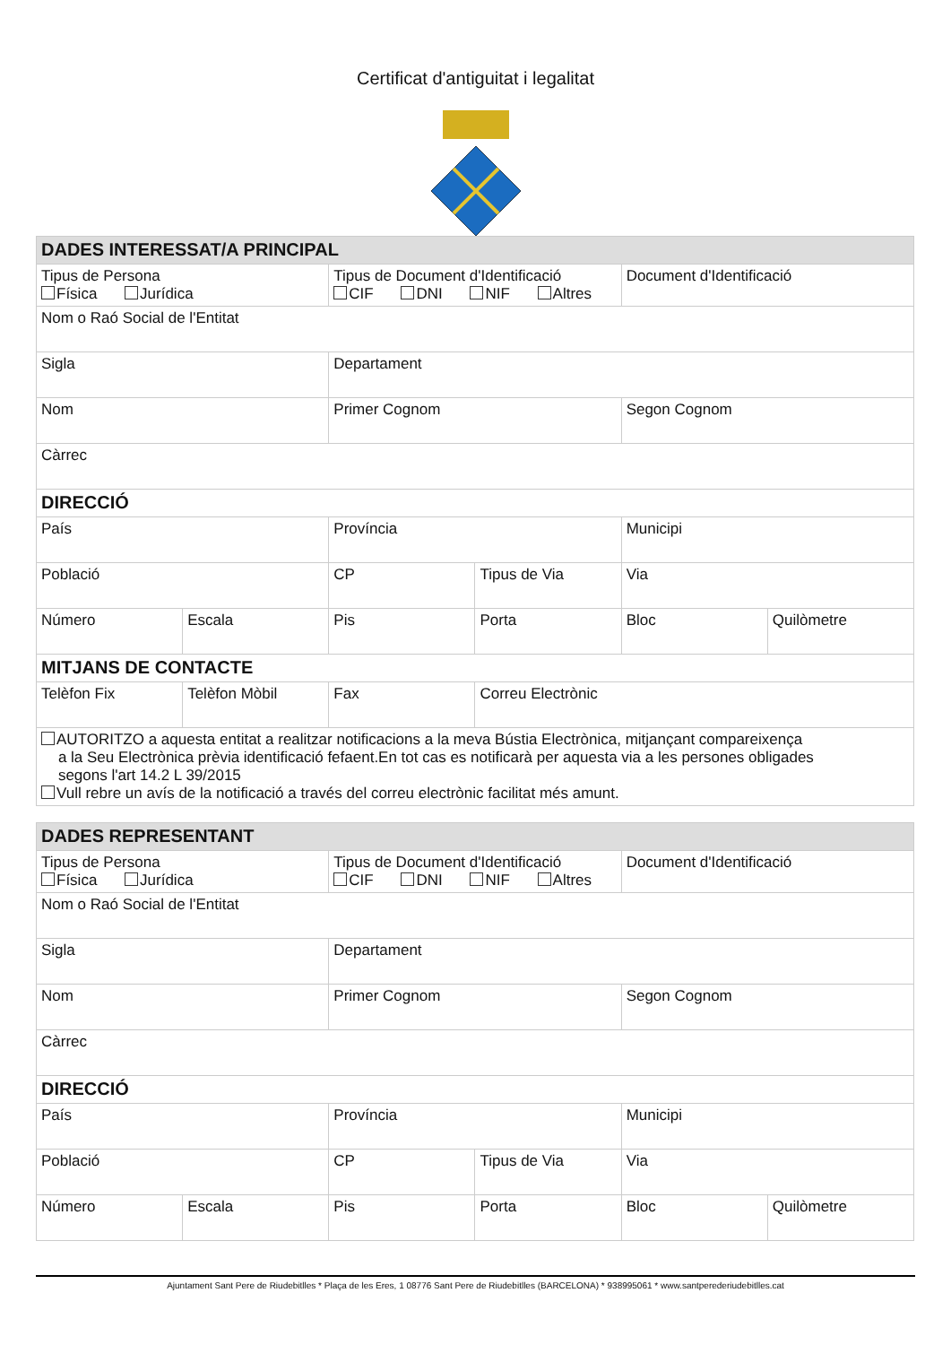Certificat d'antiguitat i legalitat
| DADES INTERESSAT/A PRINCIPAL | | | | | |
| Tipus de Persona Física Jurídica | | Tipus de Document d'Identificació CIF DNI NIF Altres | | Document d'Identificació | |
| Nom o Raó Social de l'Entitat | | | | | |
| Sigla | | Departament | | | |
| Nom | | Primer Cognom | | Segon Cognom | |
| Càrrec | | | | | |
| DIRECCIÓ | | | | | |
| País | | Província | | Municipi | |
| Població | | CP | Tipus de Via | Via | |
| Número | Escala | Pis | Porta | Bloc | Quilòmetre |
| MITJANS DE CONTACTE | | | | | |
| Telèfon Fix | Telèfon Mòbil | Fax | Correu Electrònic | | |
| AUTORITZO a aquesta entitat a realitzar notificacions a la meva Bústia Electrònica, mitjançant compareixença a la Seu Electrònica prèvia identificació fefaent.En tot cas es notificarà per aquesta via a les persones obligades segons l'art 14.2 L 39/2015 Vull rebre un avís de la notificació a través del correu electrònic facilitat més amunt. | | | | | |
| DADES REPRESENTANT | | | | | |
| Tipus de Persona Física Jurídica | | Tipus de Document d'Identificació CIF DNI NIF Altres | | Document d'Identificació | |
| Nom o Raó Social de l'Entitat | | | | | |
| Sigla | | Departament | | | |
| Nom | | Primer Cognom | | Segon Cognom | |
| Càrrec | | | | | |
| DIRECCIÓ | | | | | |
| País | | Província | | Municipi | |
| Població | | CP | Tipus de Via | Via | |
| Número | Escala | Pis | Porta | Bloc | Quilòmetre |
Ajuntament Sant Pere de Riudebitlles * Plaça de les Eres, 1 08776 Sant Pere de Riudebitlles (BARCELONA) * 938995061 * www.santperederiudebitlles.cat